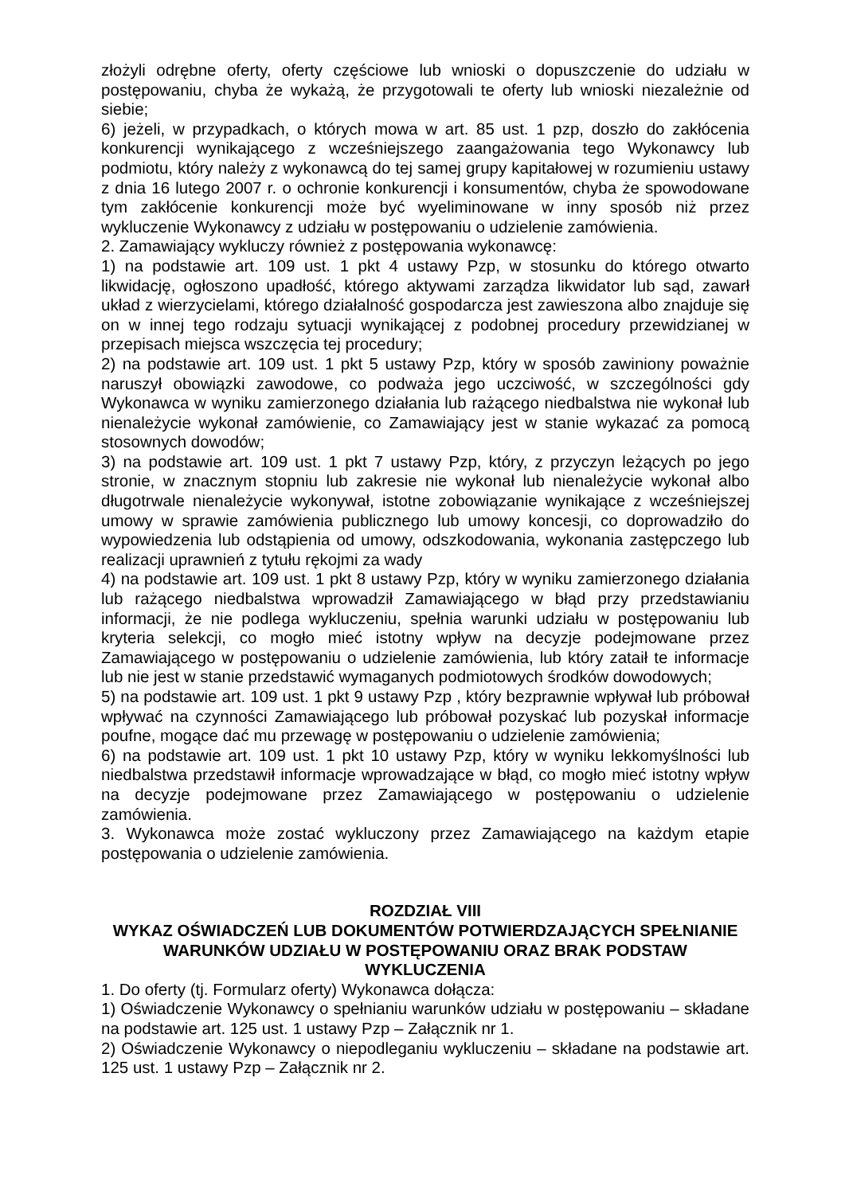złożyli odrębne oferty, oferty częściowe lub wnioski o dopuszczenie do udziału w postępowaniu, chyba że wykażą, że przygotowali te oferty lub wnioski niezależnie od siebie;
6) jeżeli, w przypadkach, o których mowa w art. 85 ust. 1 pzp, doszło do zakłócenia konkurencji wynikającego z wcześniejszego zaangażowania tego Wykonawcy lub podmiotu, który należy z wykonawcą do tej samej grupy kapitałowej w rozumieniu ustawy z dnia 16 lutego 2007 r. o ochronie konkurencji i konsumentów, chyba że spowodowane tym zakłócenie konkurencji może być wyeliminowane w inny sposób niż przez wykluczenie Wykonawcy z udziału w postępowaniu o udzielenie zamówienia.
2. Zamawiający wykluczy również z postępowania wykonawcę:
1) na podstawie art. 109 ust. 1 pkt 4 ustawy Pzp, w stosunku do którego otwarto likwidację, ogłoszono upadłość, którego aktywami zarządza likwidator lub sąd, zawarł układ z wierzycielami, którego działalność gospodarcza jest zawieszona albo znajduje się on w innej tego rodzaju sytuacji wynikającej z podobnej procedury przewidzianej w przepisach miejsca wszczęcia tej procedury;
2) na podstawie art. 109 ust. 1 pkt 5 ustawy Pzp, który w sposób zawiniony poważnie naruszył obowiązki zawodowe, co podważa jego uczciwość, w szczególności gdy Wykonawca w wyniku zamierzonego działania lub rażącego niedbalstwa nie wykonał lub nienależycie wykonał zamówienie, co Zamawiający jest w stanie wykazać za pomocą stosownych dowodów;
3) na podstawie art. 109 ust. 1 pkt 7 ustawy Pzp, który, z przyczyn leżących po jego stronie, w znacznym stopniu lub zakresie nie wykonał lub nienależycie wykonał albo długotrwale nienależycie wykonywał, istotne zobowiązanie wynikające z wcześniejszej umowy w sprawie zamówienia publicznego lub umowy koncesji, co doprowadziło do wypowiedzenia lub odstąpienia od umowy, odszkodowania, wykonania zastępczego lub realizacji uprawnień z tytułu rękojmi za wady
4) na podstawie art. 109 ust. 1 pkt 8 ustawy Pzp, który w wyniku zamierzonego działania lub rażącego niedbalstwa wprowadził Zamawiającego w błąd przy przedstawianiu informacji, że nie podlega wykluczeniu, spełnia warunki udziału w postępowaniu lub kryteria selekcji, co mogło mieć istotny wpływ na decyzje podejmowane przez Zamawiającego w postępowaniu o udzielenie zamówienia, lub który zataił te informacje lub nie jest w stanie przedstawić wymaganych podmiotowych środków dowodowych;
5) na podstawie art. 109 ust. 1 pkt 9 ustawy Pzp , który bezprawnie wpływał lub próbował wpływać na czynności Zamawiającego lub próbował pozyskać lub pozyskał informacje poufne, mogące dać mu przewagę w postępowaniu o udzielenie zamówienia;
6) na podstawie art. 109 ust. 1 pkt 10 ustawy Pzp, który w wyniku lekkomyślności lub niedbalstwa przedstawił informacje wprowadzające w błąd, co mogło mieć istotny wpływ na decyzje podejmowane przez Zamawiającego w postępowaniu o udzielenie zamówienia.
3. Wykonawca może zostać wykluczony przez Zamawiającego na każdym etapie postępowania o udzielenie zamówienia.
ROZDZIAŁ VIII
WYKAZ OŚWIADCZEŃ LUB DOKUMENTÓW POTWIERDZAJĄCYCH SPEŁNIANIE WARUNKÓW UDZIAŁU W POSTĘPOWANIU ORAZ BRAK PODSTAW WYKLUCZENIA
1. Do oferty (tj. Formularz oferty) Wykonawca dołącza:
1) Oświadczenie Wykonawcy o spełnianiu warunków udziału w postępowaniu – składane na podstawie art. 125 ust. 1 ustawy Pzp – Załącznik nr 1.
2) Oświadczenie Wykonawcy o niepodleganiu wykluczeniu – składane na podstawie art. 125 ust. 1 ustawy Pzp – Załącznik nr 2.